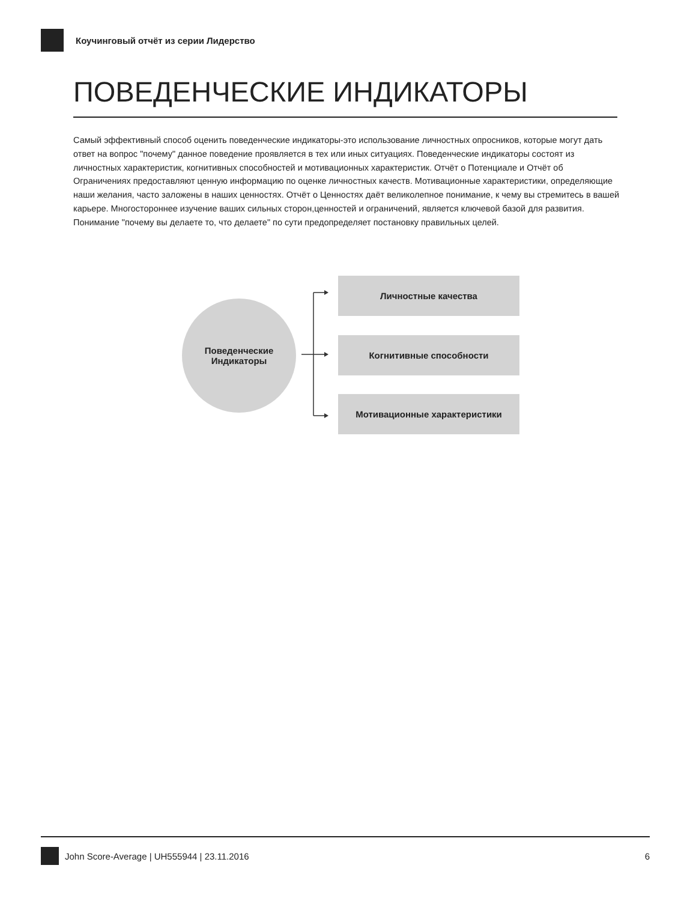Коучинговый отчёт из серии Лидерство
ПОВЕДЕНЧЕСКИЕ ИНДИКАТОРЫ
Самый эффективный способ оценить поведенческие индикаторы-это использование личностных опросников, которые могут дать ответ на вопрос "почему" данное поведение проявляется в тех или иных ситуациях. Поведенческие индикаторы состоят из личностных характеристик, когнитивных способностей и мотивационных характеристик. Отчёт о Потенциале и Отчёт об Ограничениях предоставляют ценную информацию по оценке личностных качеств. Мотивационные характеристики, определяющие наши желания, часто заложены в наших ценностях. Отчёт о Ценностях даёт великолепное понимание, к чему вы стремитесь в вашей карьере. Многостороннее изучение ваших сильных сторон,ценностей и ограничений, является ключевой базой для развития. Понимание "почему вы делаете то, что делаете" по сути предопределяет постановку правильных целей.
Поведенческие
Индикаторы
Личностные качества
Когнитивные способности
Мотивационные характеристики
John Score-Average | UH555944 | 23.11.2016 6